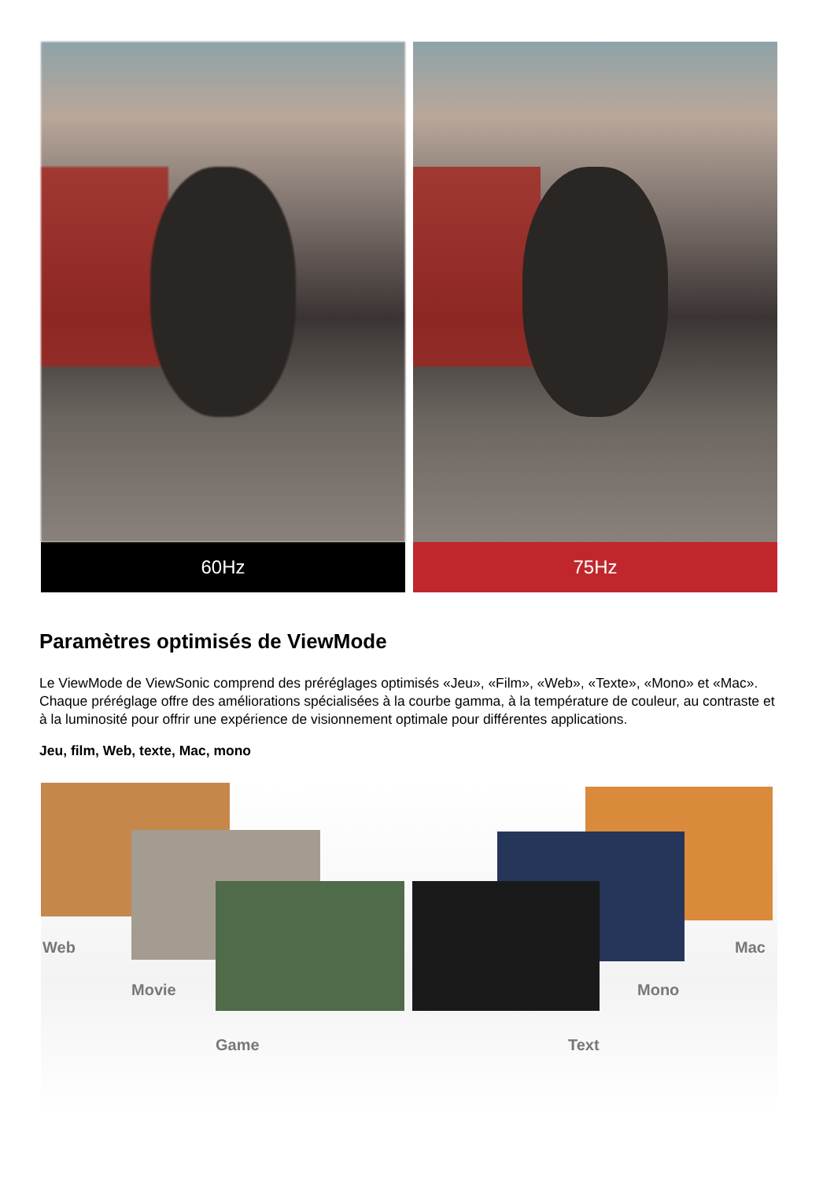60Hz 75Hz
Paramètres optimisés de ViewMode
Le ViewMode de ViewSonic comprend des préréglages optimisés «Jeu», «Film», «Web», «Texte», «Mono» et «Mac». Chaque préréglage offre des améliorations spécialisées à la courbe gamma, à la température de couleur, au contraste et à la luminosité pour offrir une expérience de visionnement optimale pour différentes applications.
Jeu, film, Web, texte, Mac, mono
Web
Movie
Game Text
Mono
Mac